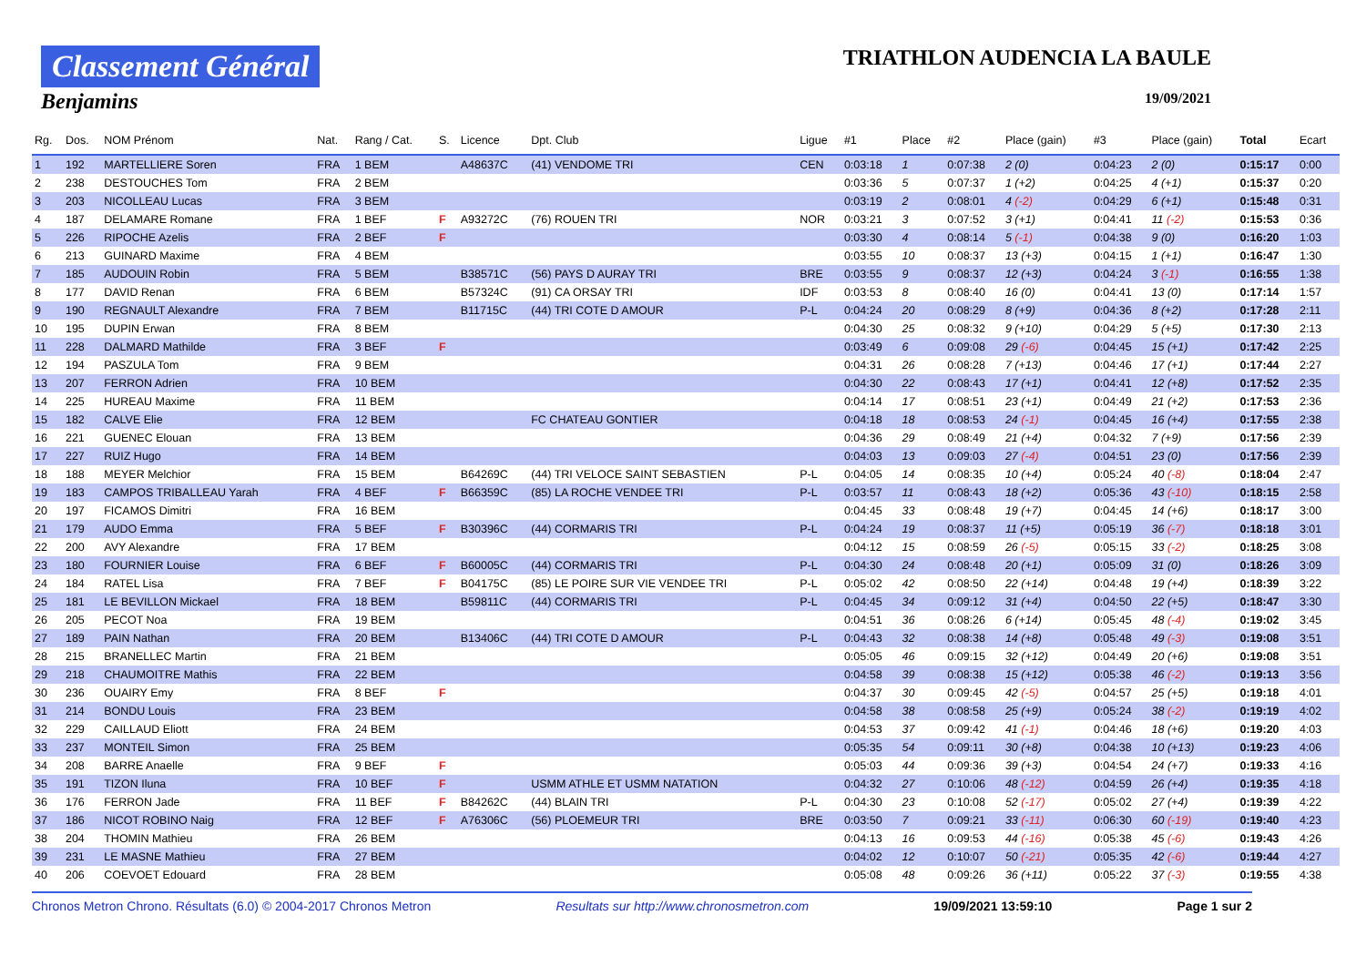Classement Général
Benjamins
TRIATHLON AUDENCIA LA BAULE
19/09/2021
| Rg. | Dos. | NOM Prénom | Nat. | Rang / Cat. | S. | Licence | Dpt. Club | Ligue | #1 | Place | #2 | Place (gain) | #3 | Place (gain) | Total | Ecart |
| --- | --- | --- | --- | --- | --- | --- | --- | --- | --- | --- | --- | --- | --- | --- | --- | --- |
| 1 | 192 | MARTELLIERE Soren | FRA | 1 BEM | | A48637C | (41) VENDOME TRI | CEN | 0:03:18 | 1 | 0:07:38 | 2 (0) | 0:04:23 | 2 (0) | 0:15:17 | 0:00 |
| 2 | 238 | DESTOUCHES Tom | FRA | 2 BEM | | | | | 0:03:36 | 5 | 0:07:37 | 1 (+2) | 0:04:25 | 4 (+1) | 0:15:37 | 0:20 |
| 3 | 203 | NICOLLEAU Lucas | FRA | 3 BEM | | | | | 0:03:19 | 2 | 0:08:01 | 4 (-2) | 0:04:29 | 6 (+1) | 0:15:48 | 0:31 |
| 4 | 187 | DELAMARE Romane | FRA | 1 BEF | F | A93272C | (76) ROUEN TRI | NOR | 0:03:21 | 3 | 0:07:52 | 3 (+1) | 0:04:41 | 11 (-2) | 0:15:53 | 0:36 |
| 5 | 226 | RIPOCHE Azelis | FRA | 2 BEF | F | | | | 0:03:30 | 4 | 0:08:14 | 5 (-1) | 0:04:38 | 9 (0) | 0:16:20 | 1:03 |
| 6 | 213 | GUINARD Maxime | FRA | 4 BEM | | | | | 0:03:55 | 10 | 0:08:37 | 13 (+3) | 0:04:15 | 1 (+1) | 0:16:47 | 1:30 |
| 7 | 185 | AUDOUIN Robin | FRA | 5 BEM | | B38571C | (56) PAYS D AURAY TRI | BRE | 0:03:55 | 9 | 0:08:37 | 12 (+3) | 0:04:24 | 3 (-1) | 0:16:55 | 1:38 |
| 8 | 177 | DAVID Renan | FRA | 6 BEM | | B57324C | (91) CA ORSAY TRI | IDF | 0:03:53 | 8 | 0:08:40 | 16 (0) | 0:04:41 | 13 (0) | 0:17:14 | 1:57 |
| 9 | 190 | REGNAULT Alexandre | FRA | 7 BEM | | B11715C | (44) TRI COTE D AMOUR | P-L | 0:04:24 | 20 | 0:08:29 | 8 (+9) | 0:04:36 | 8 (+2) | 0:17:28 | 2:11 |
| 10 | 195 | DUPIN Erwan | FRA | 8 BEM | | | | | 0:04:30 | 25 | 0:08:32 | 9 (+10) | 0:04:29 | 5 (+5) | 0:17:30 | 2:13 |
| 11 | 228 | DALMARD Mathilde | FRA | 3 BEF | F | | | | 0:03:49 | 6 | 0:09:08 | 29 (-6) | 0:04:45 | 15 (+1) | 0:17:42 | 2:25 |
| 12 | 194 | PASZULA Tom | FRA | 9 BEM | | | | | 0:04:31 | 26 | 0:08:28 | 7 (+13) | 0:04:46 | 17 (+1) | 0:17:44 | 2:27 |
| 13 | 207 | FERRON Adrien | FRA | 10 BEM | | | | | 0:04:30 | 22 | 0:08:43 | 17 (+1) | 0:04:41 | 12 (+8) | 0:17:52 | 2:35 |
| 14 | 225 | HUREAU Maxime | FRA | 11 BEM | | | | | 0:04:14 | 17 | 0:08:51 | 23 (+1) | 0:04:49 | 21 (+2) | 0:17:53 | 2:36 |
| 15 | 182 | CALVE Elie | FRA | 12 BEM | | | FC CHATEAU GONTIER | | 0:04:18 | 18 | 0:08:53 | 24 (-1) | 0:04:45 | 16 (+4) | 0:17:55 | 2:38 |
| 16 | 221 | GUENEC Elouan | FRA | 13 BEM | | | | | 0:04:36 | 29 | 0:08:49 | 21 (+4) | 0:04:32 | 7 (+9) | 0:17:56 | 2:39 |
| 17 | 227 | RUIZ Hugo | FRA | 14 BEM | | | | | 0:04:03 | 13 | 0:09:03 | 27 (-4) | 0:04:51 | 23 (0) | 0:17:56 | 2:39 |
| 18 | 188 | MEYER Melchior | FRA | 15 BEM | | B64269C | (44) TRI VELOCE SAINT SEBASTIEN | P-L | 0:04:05 | 14 | 0:08:35 | 10 (+4) | 0:05:24 | 40 (-8) | 0:18:04 | 2:47 |
| 19 | 183 | CAMPOS TRIBALLEAU Yarah | FRA | 4 BEF | F | B66359C | (85) LA ROCHE VENDEE TRI | P-L | 0:03:57 | 11 | 0:08:43 | 18 (+2) | 0:05:36 | 43 (-10) | 0:18:15 | 2:58 |
| 20 | 197 | FICAMOS Dimitri | FRA | 16 BEM | | | | | 0:04:45 | 33 | 0:08:48 | 19 (+7) | 0:04:45 | 14 (+6) | 0:18:17 | 3:00 |
| 21 | 179 | AUDO Emma | FRA | 5 BEF | F | B30396C | (44) CORMARIS TRI | P-L | 0:04:24 | 19 | 0:08:37 | 11 (+5) | 0:05:19 | 36 (-7) | 0:18:18 | 3:01 |
| 22 | 200 | AVY Alexandre | FRA | 17 BEM | | | | | 0:04:12 | 15 | 0:08:59 | 26 (-5) | 0:05:15 | 33 (-2) | 0:18:25 | 3:08 |
| 23 | 180 | FOURNIER Louise | FRA | 6 BEF | F | B60005C | (44) CORMARIS TRI | P-L | 0:04:30 | 24 | 0:08:48 | 20 (+1) | 0:05:09 | 31 (0) | 0:18:26 | 3:09 |
| 24 | 184 | RATEL Lisa | FRA | 7 BEF | F | B04175C | (85) LE POIRE SUR VIE VENDEE TRI | P-L | 0:05:02 | 42 | 0:08:50 | 22 (+14) | 0:04:48 | 19 (+4) | 0:18:39 | 3:22 |
| 25 | 181 | LE BEVILLON Mickael | FRA | 18 BEM | | B59811C | (44) CORMARIS TRI | P-L | 0:04:45 | 34 | 0:09:12 | 31 (+4) | 0:04:50 | 22 (+5) | 0:18:47 | 3:30 |
| 26 | 205 | PECOT Noa | FRA | 19 BEM | | | | | 0:04:51 | 36 | 0:08:26 | 6 (+14) | 0:05:45 | 48 (-4) | 0:19:02 | 3:45 |
| 27 | 189 | PAIN Nathan | FRA | 20 BEM | | B13406C | (44) TRI COTE D AMOUR | P-L | 0:04:43 | 32 | 0:08:38 | 14 (+8) | 0:05:48 | 49 (-3) | 0:19:08 | 3:51 |
| 28 | 215 | BRANELLEC Martin | FRA | 21 BEM | | | | | 0:05:05 | 46 | 0:09:15 | 32 (+12) | 0:04:49 | 20 (+6) | 0:19:08 | 3:51 |
| 29 | 218 | CHAUMOITRE Mathis | FRA | 22 BEM | | | | | 0:04:58 | 39 | 0:08:38 | 15 (+12) | 0:05:38 | 46 (-2) | 0:19:13 | 3:56 |
| 30 | 236 | OUAIRY Emy | FRA | 8 BEF | F | | | | 0:04:37 | 30 | 0:09:45 | 42 (-5) | 0:04:57 | 25 (+5) | 0:19:18 | 4:01 |
| 31 | 214 | BONDU Louis | FRA | 23 BEM | | | | | 0:04:58 | 38 | 0:08:58 | 25 (+9) | 0:05:24 | 38 (-2) | 0:19:19 | 4:02 |
| 32 | 229 | CAILLAUD Eliott | FRA | 24 BEM | | | | | 0:04:53 | 37 | 0:09:42 | 41 (-1) | 0:04:46 | 18 (+6) | 0:19:20 | 4:03 |
| 33 | 237 | MONTEIL Simon | FRA | 25 BEM | | | | | 0:05:35 | 54 | 0:09:11 | 30 (+8) | 0:04:38 | 10 (+13) | 0:19:23 | 4:06 |
| 34 | 208 | BARRE Anaelle | FRA | 9 BEF | F | | | | 0:05:03 | 44 | 0:09:36 | 39 (+3) | 0:04:54 | 24 (+7) | 0:19:33 | 4:16 |
| 35 | 191 | TIZON Iluna | FRA | 10 BEF | F | | USMM ATHLE ET USMM NATATION | | 0:04:32 | 27 | 0:10:06 | 48 (-12) | 0:04:59 | 26 (+4) | 0:19:35 | 4:18 |
| 36 | 176 | FERRON Jade | FRA | 11 BEF | F | B84262C | (44) BLAIN TRI | P-L | 0:04:30 | 23 | 0:10:08 | 52 (-17) | 0:05:02 | 27 (+4) | 0:19:39 | 4:22 |
| 37 | 186 | NICOT ROBINO Naig | FRA | 12 BEF | F | A76306C | (56) PLOEMEUR TRI | BRE | 0:03:50 | 7 | 0:09:21 | 33 (-11) | 0:06:30 | 60 (-19) | 0:19:40 | 4:23 |
| 38 | 204 | THOMIN Mathieu | FRA | 26 BEM | | | | | 0:04:13 | 16 | 0:09:53 | 44 (-16) | 0:05:38 | 45 (-6) | 0:19:43 | 4:26 |
| 39 | 231 | LE MASNE Mathieu | FRA | 27 BEM | | | | | 0:04:02 | 12 | 0:10:07 | 50 (-21) | 0:05:35 | 42 (-6) | 0:19:44 | 4:27 |
| 40 | 206 | COEVOET Edouard | FRA | 28 BEM | | | | | 0:05:08 | 48 | 0:09:26 | 36 (+11) | 0:05:22 | 37 (-3) | 0:19:55 | 4:38 |
Chronos Metron Chrono. Résultats (6.0) © 2004-2017 Chronos Metron Resultats sur http://www.chronosmetron.com 19/09/2021 13:59:10 Page 1 sur 2